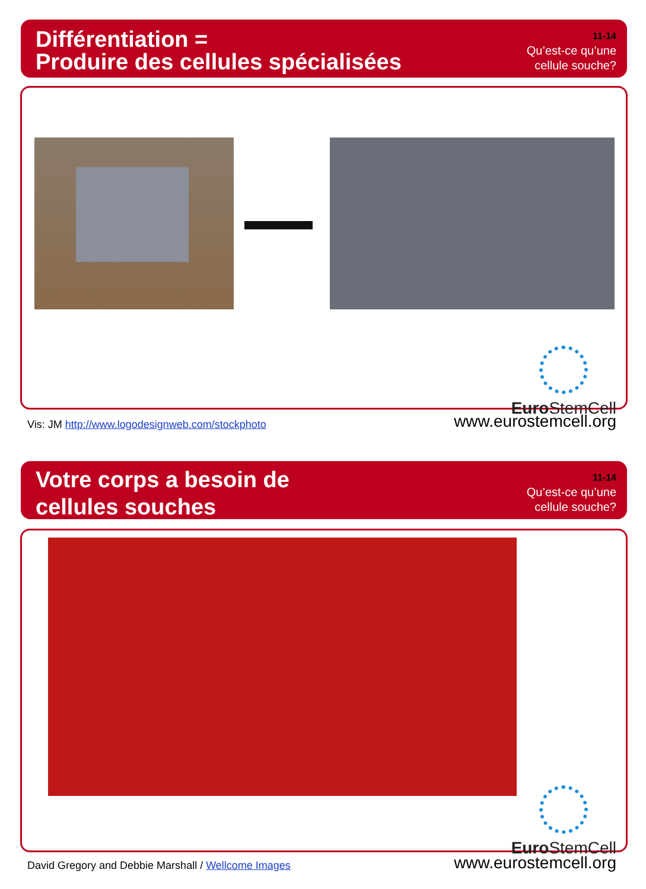Différentiation =
Produire des cellules spécialisées
11-14
Qu’est-ce qu’une
cellule souche?
Euro StemCell
Vis: JM http://www.logodesignweb.com/stockphoto
www.eurostemcell.org
Votre corps a besoin de
cellules souches
11-14
Qu’est-ce qu’une
cellule souche?
Euro StemCell
David Gregory and Debbie Marshall / Wellcome Images
www.eurostemcell.org